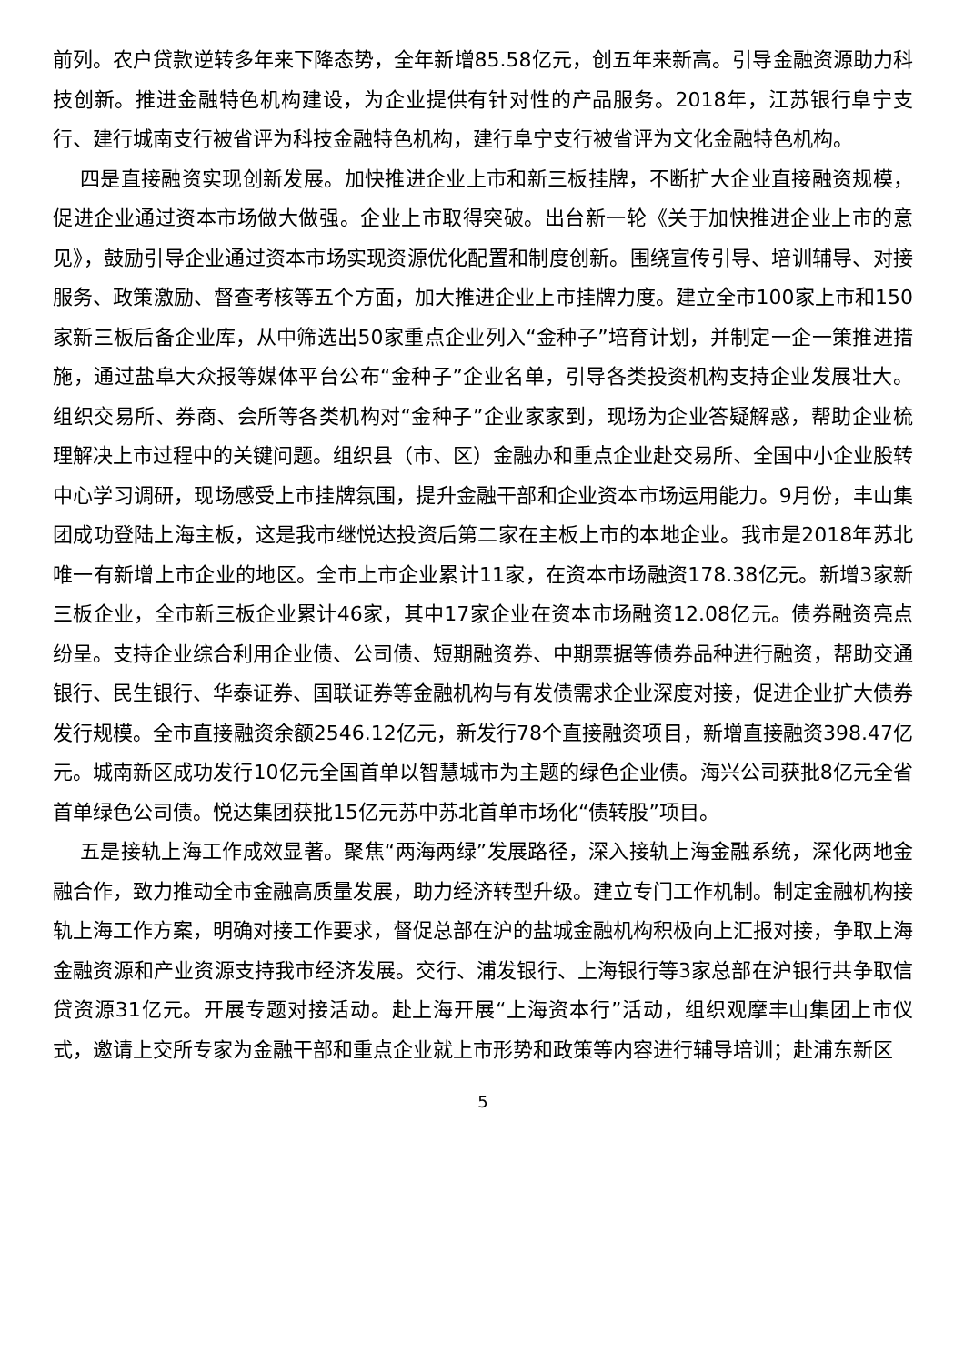前列。农户贷款逆转多年来下降态势，全年新增85.58亿元，创五年来新高。引导金融资源助力科技创新。推进金融特色机构建设，为企业提供有针对性的产品服务。2018年，江苏银行阜宁支行、建行城南支行被省评为科技金融特色机构，建行阜宁支行被省评为文化金融特色机构。
四是直接融资实现创新发展。加快推进企业上市和新三板挂牌，不断扩大企业直接融资规模，促进企业通过资本市场做大做强。企业上市取得突破。出台新一轮《关于加快推进企业上市的意见》，鼓励引导企业通过资本市场实现资源优化配置和制度创新。围绕宣传引导、培训辅导、对接服务、政策激励、督查考核等五个方面，加大推进企业上市挂牌力度。建立全市100家上市和150家新三板后备企业库，从中筛选出50家重点企业列入“金种子”培育计划，并制定一企一策推进措施，通过盐阜大众报等媒体平台公布“金种子”企业名单，引导各类投资机构支持企业发展壮大。组织交易所、券商、会所等各类机构对“金种子”企业家家到，现场为企业答疑解惑，帮助企业梳理解决上市过程中的关键问题。组织县（市、区）金融办和重点企业赴交易所、全国中小企业股转中心学习调研，现场感受上市挂牌氛围，提升金融干部和企业资本市场运用能力。9月份，丰山集团成功登陆上海主板，这是我市继悦达投资后第二家在主板上市的本地企业。我市是2018年苏北唯一有新增上市企业的地区。全市上市企业累计11家，在资本市场融资178.38亿元。新增3家新三板企业，全市新三板企业累计46家，其中17家企业在资本市场融资12.08亿元。债券融资亮点纷呈。支持企业综合利用企业债、公司债、短期融资券、中期票据等债券品种进行融资，帮助交通银行、民生银行、华泰证券、国联证券等金融机构与有发债需求企业深度对接，促进企业扩大债券发行规模。全市直接融资余额2546.12亿元，新发行78个直接融资项目，新增直接融资398.47亿元。城南新区成功发行10亿元全国首单以智慧城市为主题的绿色企业债。海兴公司获批8亿元全省首单绿色公司债。悦达集团获批15亿元苏中苏北首单市场化“债转股”项目。
五是接轨上海工作成效显著。聚焦“两海两绿”发展路径，深入接轨上海金融系统，深化两地金融合作，致力推动全市金融高质量发展，助力经济转型升级。建立专门工作机制。制定金融机构接轨上海工作方案，明确对接工作要求，督促总部在沪的盐城金融机构积极向上汇报对接，争取上海金融资源和产业资源支持我市经济发展。交行、浦发银行、上海银行等3家总部在沪银行共争取信贷资源31亿元。开展专题对接活动。赴上海开展“上海资本行”活动，组织观摩丰山集团上市仪式，邀请上交所专家为金融干部和重点企业就上市形势和政策等内容进行辅导培训；赴浦东新区
5